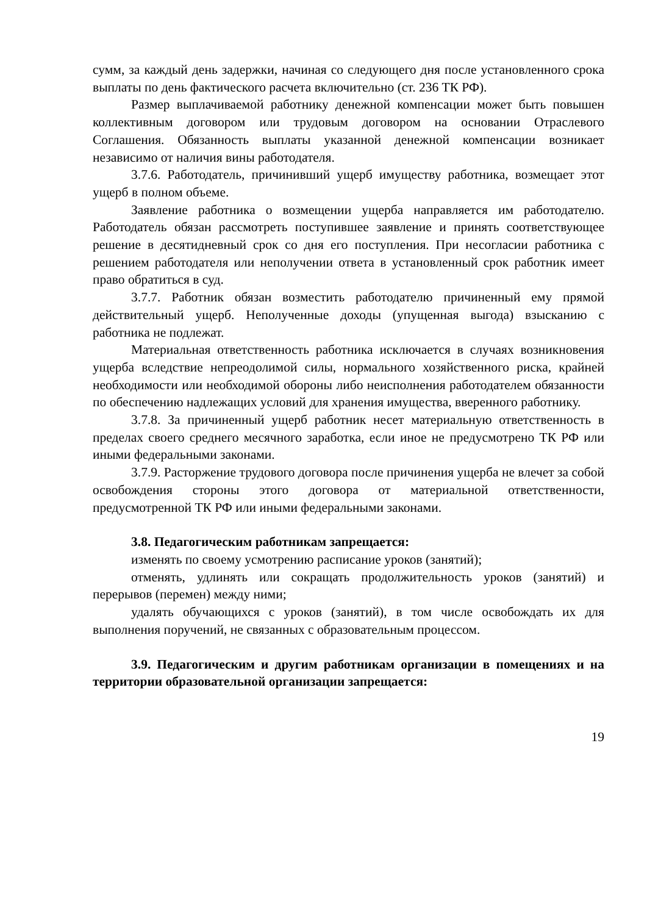сумм, за каждый день задержки, начиная со следующего дня после установленного срока выплаты по день фактического расчета включительно (ст. 236 ТК РФ).
Размер выплачиваемой работнику денежной компенсации может быть повышен коллективным договором или трудовым договором на основании Отраслевого Соглашения. Обязанность выплаты указанной денежной компенсации возникает независимо от наличия вины работодателя.
3.7.6. Работодатель, причинивший ущерб имуществу работника, возмещает этот ущерб в полном объеме.
Заявление работника о возмещении ущерба направляется им работодателю. Работодатель обязан рассмотреть поступившее заявление и принять соответствующее решение в десятидневный срок со дня его поступления. При несогласии работника с решением работодателя или неполучении ответа в установленный срок работник имеет право обратиться в суд.
3.7.7. Работник обязан возместить работодателю причиненный ему прямой действительный ущерб. Неполученные доходы (упущенная выгода) взысканию с работника не подлежат.
Материальная ответственность работника исключается в случаях возникновения ущерба вследствие непреодолимой силы, нормального хозяйственного риска, крайней необходимости или необходимой обороны либо неисполнения работодателем обязанности по обеспечению надлежащих условий для хранения имущества, вверенного работнику.
3.7.8. За причиненный ущерб работник несет материальную ответственность в пределах своего среднего месячного заработка, если иное не предусмотрено ТК РФ или иными федеральными законами.
3.7.9. Расторжение трудового договора после причинения ущерба не влечет за собой освобождения стороны этого договора от материальной ответственности, предусмотренной ТК РФ или иными федеральными законами.
3.8. Педагогическим работникам запрещается:
изменять по своему усмотрению расписание уроков (занятий);
отменять, удлинять или сокращать продолжительность уроков (занятий) и перерывов (перемен) между ними;
удалять обучающихся с уроков (занятий), в том числе освобождать их для выполнения поручений, не связанных с образовательным процессом.
3.9. Педагогическим и другим работникам организации в помещениях и на территории образовательной организации запрещается:
19